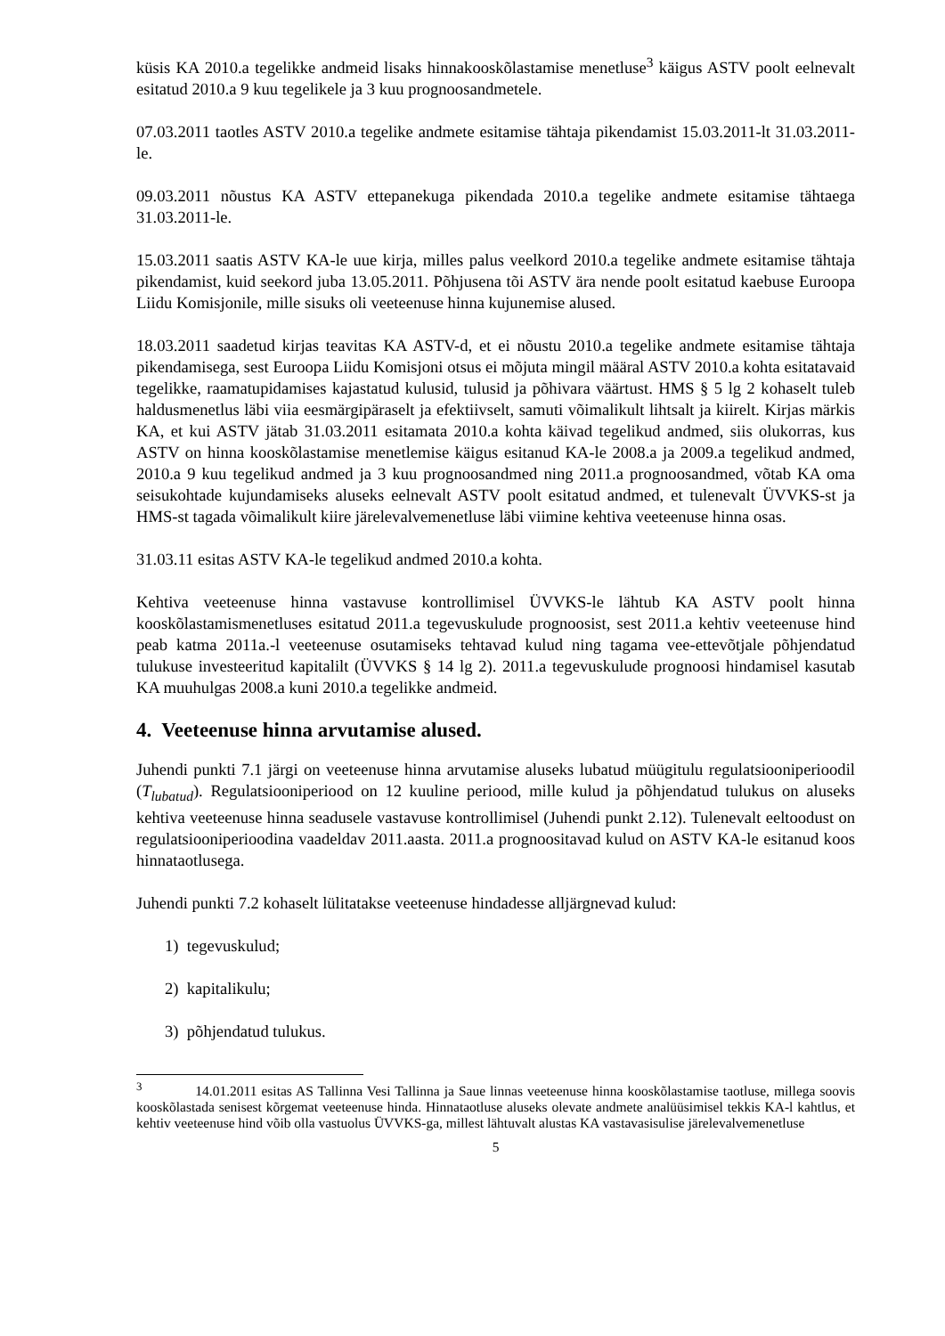küsis KA 2010.a tegelikke andmeid lisaks hinnakooskõlastamise menetluse<sup>3</sup> käigus ASTV poolt eelnevalt esitatud 2010.a 9 kuu tegelikele ja 3 kuu prognoosandmetele.
07.03.2011 taotles ASTV 2010.a tegelike andmete esitamise tähtaja pikendamist 15.03.2011-lt 31.03.2011-le.
09.03.2011 nõustus KA ASTV ettepanekuga pikendada 2010.a tegelike andmete esitamise tähtaega 31.03.2011-le.
15.03.2011 saatis ASTV KA-le uue kirja, milles palus veelkord 2010.a tegelike andmete esitamise tähtaja pikendamist, kuid seekord juba 13.05.2011. Põhjusena tõi ASTV ära nende poolt esitatud kaebuse Euroopa Liidu Komisjonile, mille sisuks oli veeteenuse hinna kujunemise alused.
18.03.2011 saadetud kirjas teavitas KA ASTV-d, et ei nõustu 2010.a tegelike andmete esitamise tähtaja pikendamisega, sest Euroopa Liidu Komisjoni otsus ei mõjuta mingil määral ASTV 2010.a kohta esitatavaid tegelikke, raamatupidamises kajastatud kulusid, tulusid ja põhivara väärtust. HMS § 5 lg 2 kohaselt tuleb haldusmenetlus läbi viia eesmärgipäraselt ja efektiivselt, samuti võimalikult lihtsalt ja kiirelt. Kirjas märkis KA, et kui ASTV jätab 31.03.2011 esitamata 2010.a kohta käivad tegelikud andmed, siis olukorras, kus ASTV on hinna kooskõlastamise menetlemise käigus esitanud KA-le 2008.a ja 2009.a tegelikud andmed, 2010.a 9 kuu tegelikud andmed ja 3 kuu prognoosandmed ning 2011.a prognoosandmed, võtab KA oma seisukohtade kujundamiseks aluseks eelnevalt ASTV poolt esitatud andmed, et tulenevalt ÜVVKS-st ja HMS-st tagada võimalikult kiire järelevalvemenetluse läbi viimine kehtiva veeteenuse hinna osas.
31.03.11 esitas ASTV KA-le tegelikud andmed 2010.a kohta.
Kehtiva veeteenuse hinna vastavuse kontrollimisel ÜVVKS-le lähtub KA ASTV poolt hinna kooskõlastamismenetluses esitatud 2011.a tegevuskulude prognoosist, sest 2011.a kehtiv veeteenuse hind peab katma 2011a.-l veeteenuse osutamiseks tehtavad kulud ning tagama vee-ettevõtjale põhjendatud tulukuse investeeritud kapitalilt (ÜVVKS § 14 lg 2). 2011.a tegevuskulude prognoosi hindamisel kasutab KA muuhulgas 2008.a kuni 2010.a tegelikke andmeid.
4. Veeteenuse hinna arvutamise alused.
Juhendi punkti 7.1 järgi on veeteenuse hinna arvutamise aluseks lubatud müügitulu regulatsiooniperioodil (T<sub>lubatud</sub>). Regulatsiooniperiood on 12 kuuline periood, mille kulud ja põhjendatud tulukus on aluseks kehtiva veeteenuse hinna seadusele vastavuse kontrollimisel (Juhendi punkt 2.12). Tulenevalt eeltoodust on regulatsiooniperioodina vaadeldav 2011.aasta. 2011.a prognoositavad kulud on ASTV KA-le esitanud koos hinnataotlusega.
Juhendi punkti 7.2 kohaselt lülitatakse veeteenuse hindadesse alljärgnevad kulud:
1) tegevuskulud;
2) kapitalikulu;
3) põhjendatud tulukus.
<sup>3</sup> 14.01.2011 esitas AS Tallinna Vesi Tallinna ja Saue linnas veeteenuse hinna kooskõlastamise taotluse, millega soovis kooskõlastada senisest kõrgemat veeteenuse hinda. Hinnataotluse aluseks olevate andmete analüüsimisel tekkis KA-l kahtlus, et kehtiv veeteenuse hind võib olla vastuolus ÜVVKS-ga, millest lähtuvalt alustas KA vastavasisulise järelevalvemenetluse
5